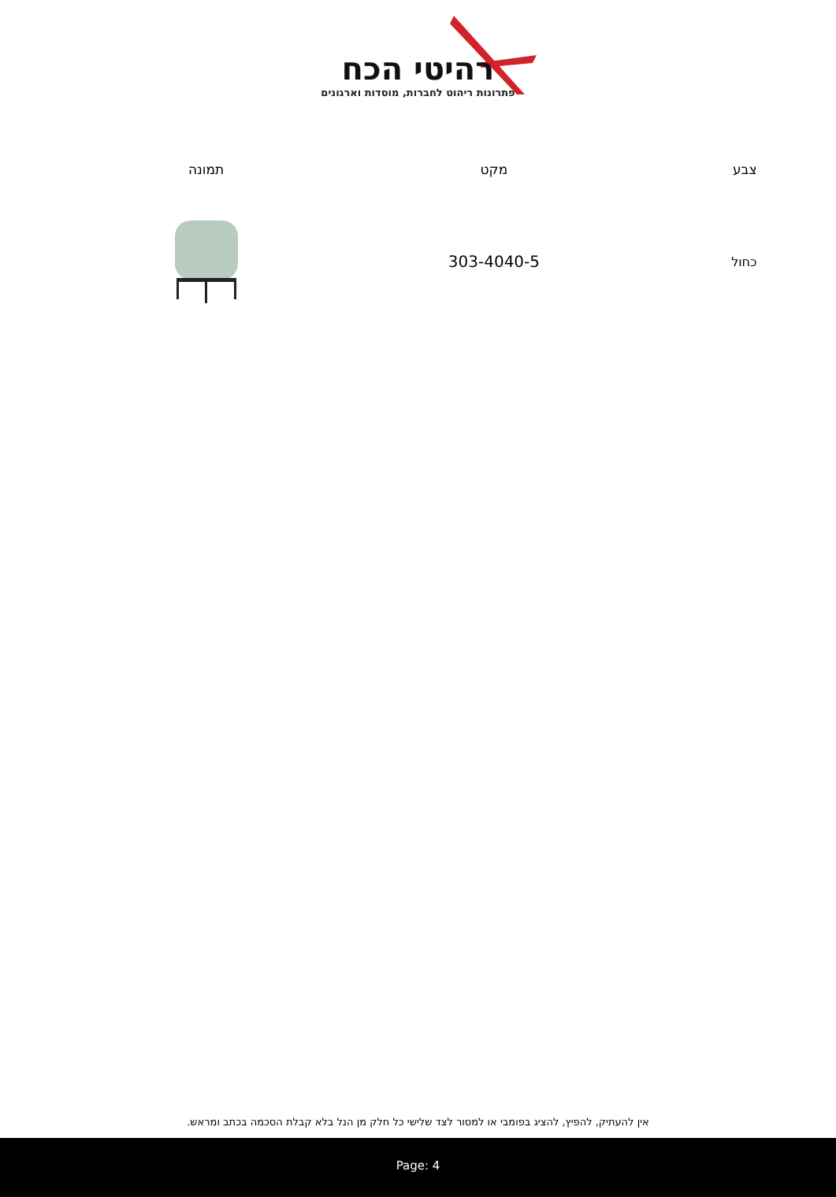רהיטי הכח
פתרונות ריהוט לחברות, מוסדות וארגונים
| צבע | מקט | תמונה |
| --- | --- | --- |
| כחול | 303-4040-5 | |
אין להעתיק, להפיץ, להציג בפומבי או למסור לצד שלישי כל חלק מן הנל בלא קבלת הסכמה בכתב ומראש.
Page: 4